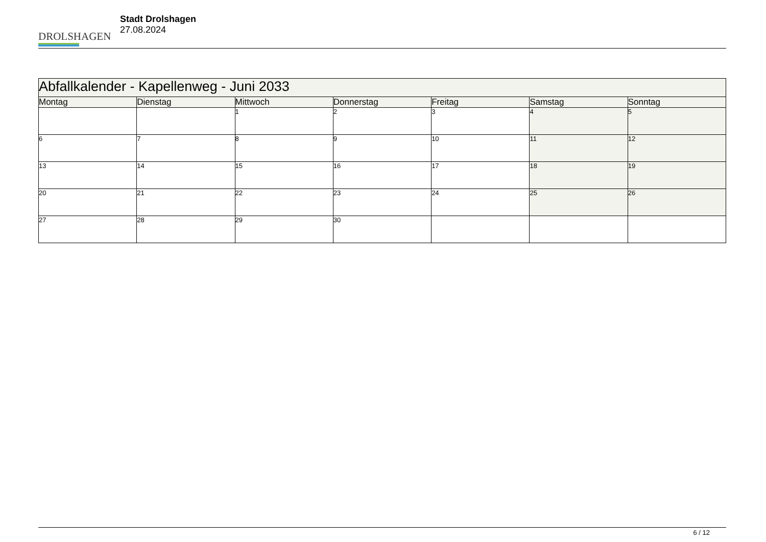DROLSHAGEN
Stadt Drolshagen
27.08.2024
| Abfallkalender - Kapellenweg - Juni 2033 | | | | | | |
| Montag | Dienstag | Mittwoch | Donnerstag | Freitag | Samstag | Sonntag |
| | | 1 | 2 | 3 | 4 | 5 |
| 6 | 7 | 8 | 9 | 10 | 11 | 12 |
| 13 | 14 | 15 | 16 | 17 | 18 | 19 |
| 20 | 21 | 22 | 23 | 24 | 25 | 26 |
| 27 | 28 | 29 | 30 | | | |
6 / 12